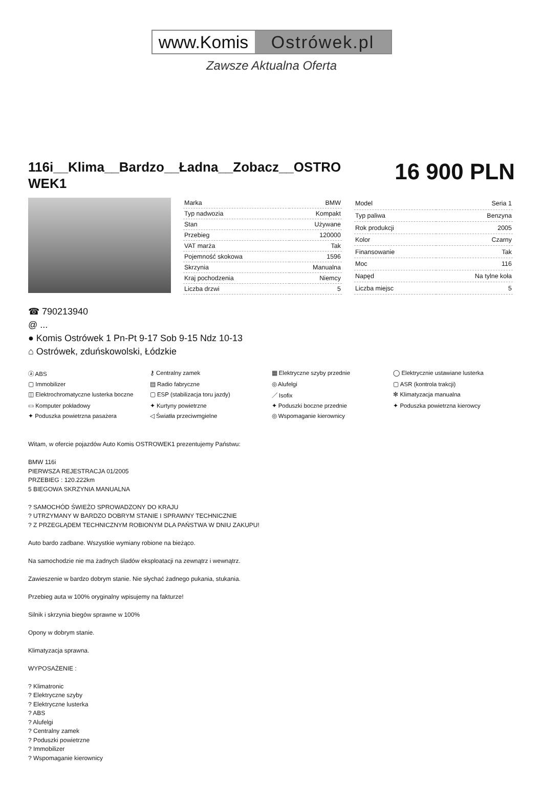www.Komis Ostrówek.pl
Zawsze Aktualna Oferta
116i__Klima__Bardzo__Ładna__Zobacz__OSTRO WEK1
16 900 PLN
| Marka | BMW |
| Typ nadwozia | Kompakt |
| Stan | Używane |
| Przebieg | 120000 |
| VAT marża | Tak |
| Pojemność skokowa | 1596 |
| Skrzynia | Manualna |
| Kraj pochodzenia | Niemcy |
| Liczba drzwi | 5 |
| Model | Seria 1 |
| Typ paliwa | Benzyna |
| Rok produkcji | 2005 |
| Kolor | Czarny |
| Finansowanie | Tak |
| Moc | 116 |
| Napęd | Na tylne koła |
| Liczba miejsc | 5 |
☎ 790213940
@ ...
● Komis Ostrówek 1 Pn-Pt 9-17 Sob 9-15 Ndz 10-13
⌂ Ostrówek, zduńskowolski, Łódzkie
ⓐ ABS
⚷ Centralny zamek
▦ Elektryczne szyby przednie
◯ Elektrycznie ustawiane lusterka
▢ Immobilizer
▤ Radio fabryczne
◎ Alufelgi
▢ ASR (kontrola trakcji)
◫ Elektrochromatyczne lusterka boczne
▢ ESP (stabilizacja toru jazdy)
／ Isofix
✻ Klimatyzacja manualna
▭ Komputer pokładowy
✦ Kurtyny powietrzne
✦ Poduszki boczne przednie
✦ Poduszka powietrzna kierowcy
✦ Poduszka powietrzna pasażera
◁ Światła przeciwmgielne
◎ Wspomaganie kierownicy
Witam, w ofercie pojazdów Auto Komis OSTROWEK1 prezentujemy Państwu:
BMW 116i
PIERWSZA REJESTRACJA 01/2005
PRZEBIEG : 120.222km
5 BIEGOWA SKRZYNIA MANUALNA
? SAMOCHÓD ŚWIEŻO SPROWADZONY DO KRAJU
? UTRZYMANY W BARDZO DOBRYM STANIE I SPRAWNY TECHNICZNIE
? Z PRZEGLĄDEM TECHNICZNYM ROBIONYM DLA PAŃSTWA W DNIU ZAKUPU!
Auto bardo zadbane. Wszystkie wymiany robione na bieżąco.
Na samochodzie nie ma żadnych śladów eksploatacji na zewnątrz i wewnątrz.
Zawieszenie w bardzo dobrym stanie. Nie słychać żadnego pukania, stukania.
Przebieg auta w 100% oryginalny wpisujemy na fakturze!
Silnik i skrzynia biegów sprawne w 100%
Opony w dobrym stanie.
Klimatyzacja sprawna.
WYPOSAŻENIE :
? Klimatronic
? Elektryczne szyby
? Elektryczne lusterka
? ABS
? Alufelgi
? Centralny zamek
? Poduszki powietrzne
? Immobilizer
? Wspomaganie kierownicy